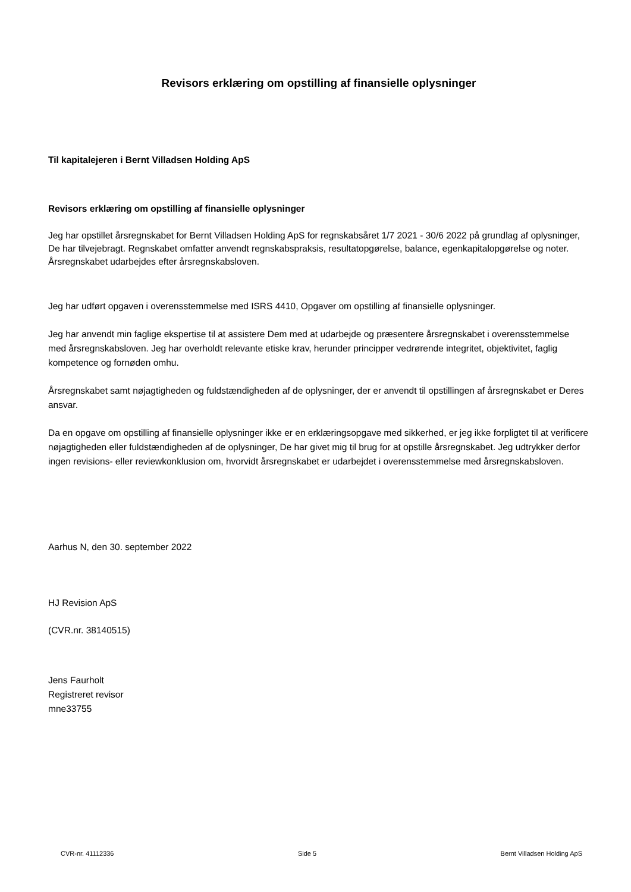Revisors erklæring om opstilling af finansielle oplysninger
Til kapitalejeren i Bernt Villadsen Holding ApS
Revisors erklæring om opstilling af finansielle oplysninger
Jeg har opstillet årsregnskabet for Bernt Villadsen Holding ApS for regnskabsåret 1/7 2021 - 30/6 2022 på grundlag af oplysninger, De har tilvejebragt. Regnskabet omfatter anvendt regnskabspraksis, resultatopgørelse, balance, egenkapitalopgørelse og noter. Årsregnskabet udarbejdes efter årsregnskabsloven.
Jeg har udført opgaven i overensstemmelse med ISRS 4410, Opgaver om opstilling af finansielle oplysninger.
Jeg har anvendt min faglige ekspertise til at assistere Dem med at udarbejde og præsentere årsregnskabet i overensstemmelse med årsregnskabsloven. Jeg har overholdt relevante etiske krav, herunder principper vedrørende integritet, objektivitet, faglig kompetence og fornøden omhu.
Årsregnskabet samt nøjagtigheden og fuldstændigheden af de oplysninger, der er anvendt til opstillingen af årsregnskabet er Deres ansvar.
Da en opgave om opstilling af finansielle oplysninger ikke er en erklæringsopgave med sikkerhed, er jeg ikke forpligtet til at verificere nøjagtigheden eller fuldstændigheden af de oplysninger, De har givet mig til brug for at opstille årsregnskabet. Jeg udtrykker derfor ingen revisions- eller reviewkonklusion om, hvorvidt årsregnskabet er udarbejdet i overensstemmelse med årsregnskabsloven.
Aarhus N, den 30. september 2022
HJ Revision ApS
(CVR.nr. 38140515)
Jens Faurholt
Registreret revisor
mne33755
CVR-nr. 41112336 Side 5 Bernt Villadsen Holding ApS